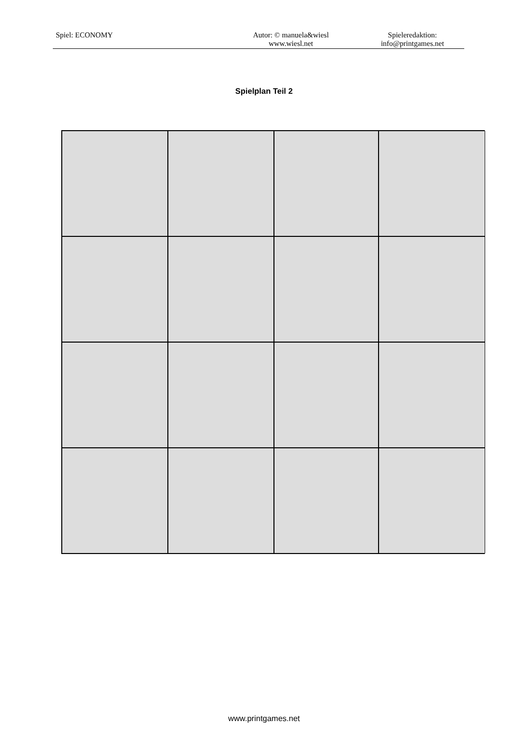Spiel: ECONOMY Autor: © manuela&wiesl
www.wiesl.net
Spieleredaktion:
info@printgames.net
Spielplan Teil 2
www.printgames.net